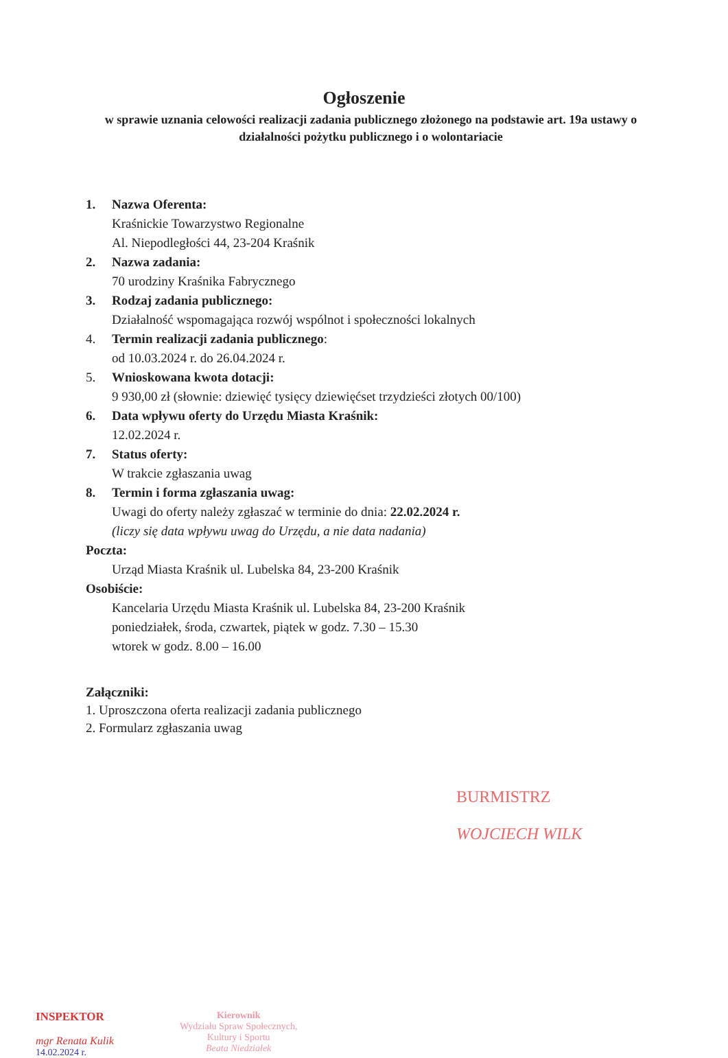Ogłoszenie
w sprawie uznania celowości realizacji zadania publicznego złożonego na podstawie art. 19a ustawy o działalności pożytku publicznego i o wolontariacie
1. Nazwa Oferenta:
Kraśnickie Towarzystwo Regionalne
Al. Niepodległości 44, 23-204 Kraśnik
2. Nazwa zadania:
70 urodziny Kraśnika Fabrycznego
3. Rodzaj zadania publicznego:
Działalność wspomagająca rozwój wspólnot i społeczności lokalnych
4. Termin realizacji zadania publicznego:
od 10.03.2024 r. do 26.04.2024 r.
5. Wnioskowana kwota dotacji:
9 930,00 zł (słownie: dziewięć tysięcy dziewięćset trzydzieści złotych 00/100)
6. Data wpływu oferty do Urzędu Miasta Kraśnik:
12.02.2024 r.
7. Status oferty:
W trakcie zgłaszania uwag
8. Termin i forma zgłaszania uwag:
Uwagi do oferty należy zgłaszać w terminie do dnia: 22.02.2024 r.
(liczy się data wpływu uwag do Urzędu, a nie data nadania)
Poczta:
Urząd Miasta Kraśnik ul. Lubelska 84, 23-200 Kraśnik
Osobiście:
Kancelaria Urzędu Miasta Kraśnik ul. Lubelska 84, 23-200 Kraśnik
poniedziałek, środa, czwartek, piątek w godz. 7.30 – 15.30
wtorek w godz. 8.00 – 16.00
Załączniki:
1. Uproszczona oferta realizacji zadania publicznego
2. Formularz zgłaszania uwag
BURMISTRZ
WOJCIECH WILK
INSPEKTOR
mgr Renata Kulik
14.02.2024 r.
Kierownik
Wydziału Spraw Społecznych,
Kultury i Sportu
Beata Niedziałek